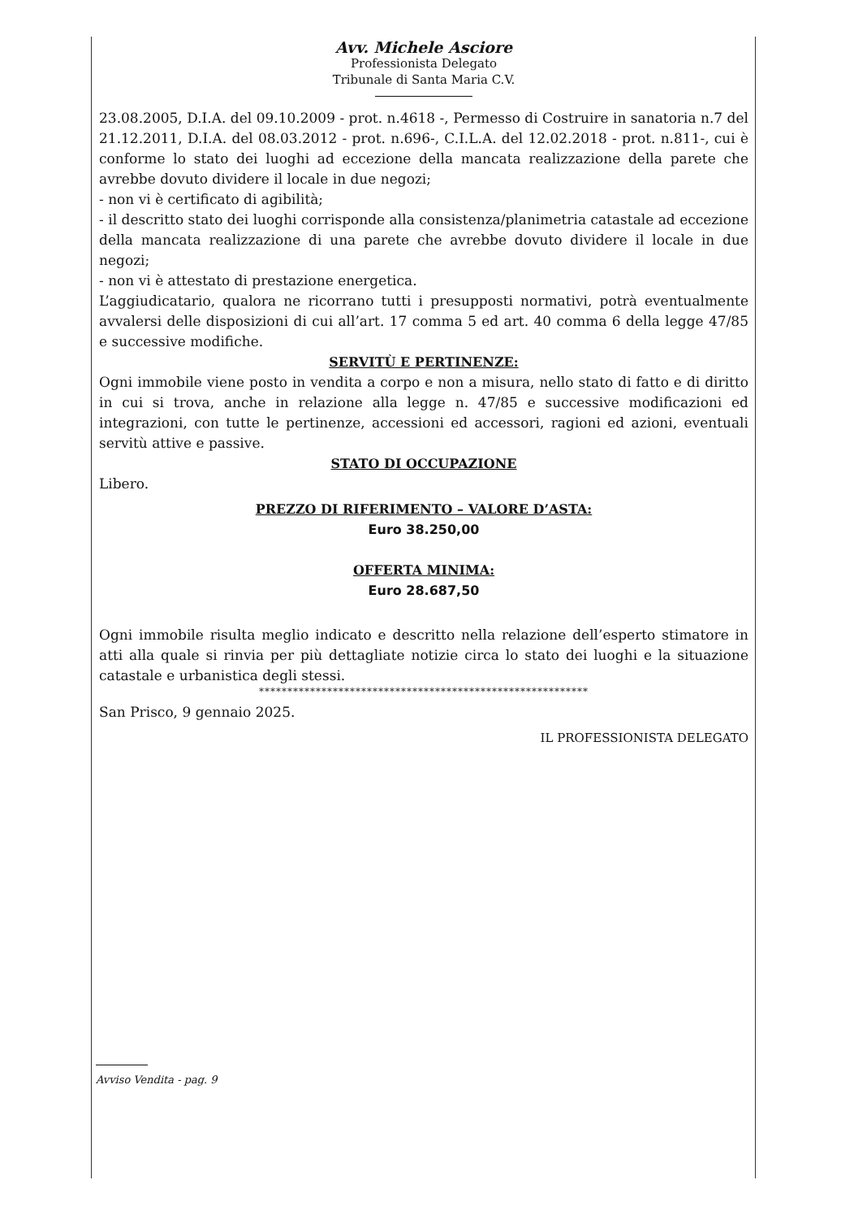Avv. Michele Asciore
Professionista Delegato
Tribunale di Santa Maria C.V.
23.08.2005, D.I.A. del 09.10.2009 - prot. n.4618 -, Permesso di Costruire in sanatoria n.7 del 21.12.2011, D.I.A. del 08.03.2012 - prot. n.696-, C.I.L.A. del 12.02.2018 - prot. n.811-, cui è conforme lo stato dei luoghi ad eccezione della mancata realizzazione della parete che avrebbe dovuto dividere il locale in due negozi;
- non vi è certificato di agibilità;
- il descritto stato dei luoghi corrisponde alla consistenza/planimetria catastale ad eccezione della mancata realizzazione di una parete che avrebbe dovuto dividere il locale in due negozi;
- non vi è attestato di prestazione energetica.
L’aggiudicatario, qualora ne ricorrano tutti i presupposti normativi, potrà eventualmente avvalersi delle disposizioni di cui all’art. 17 comma 5 ed art. 40 comma 6 della legge 47/85 e successive modifiche.
SERVITÙ E PERTINENZE:
Ogni immobile viene posto in vendita a corpo e non a misura, nello stato di fatto e di diritto in cui si trova, anche in relazione alla legge n. 47/85 e successive modificazioni ed integrazioni, con tutte le pertinenze, accessioni ed accessori, ragioni ed azioni, eventuali servitù attive e passive.
STATO DI OCCUPAZIONE
Libero.
PREZZO DI RIFERIMENTO – VALORE D’ASTA:
Euro 38.250,00
OFFERTA MINIMA:
Euro 28.687,50
Ogni immobile risulta meglio indicato e descritto nella relazione dell’esperto stimatore in atti alla quale si rinvia per più dettagliate notizie circa lo stato dei luoghi e la situazione catastale e urbanistica degli stessi.
**********************************************************
San Prisco, 9 gennaio 2025.
IL PROFESSIONISTA DELEGATO
Avviso Vendita - pag. 9